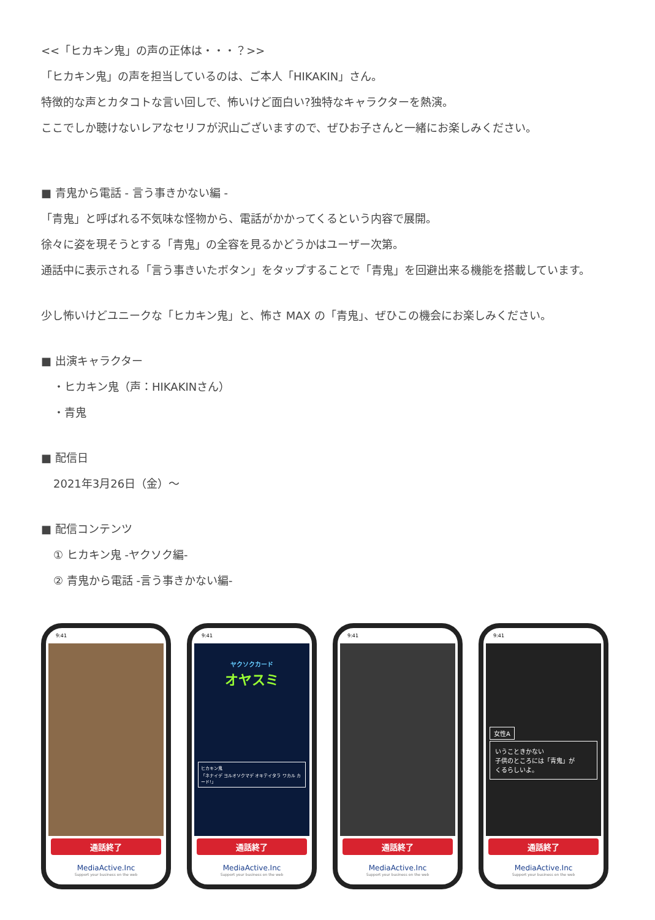<<「ヒカキン鬼」の声の正体は・・・？>>
「ヒカキン鬼」の声を担当しているのは、ご本人「HIKAKIN」さん。
特徴的な声とカタコトな言い回しで、怖いけど面白い?独特なキャラクターを熱演。
ここでしか聴けないレアなセリフが沢山ございますので、ぜひお子さんと一緒にお楽しみください。
■ 青鬼から電話 - 言う事きかない編 -
「青鬼」と呼ばれる不気味な怪物から、電話がかかってくるという内容で展開。
徐々に姿を現そうとする「青鬼」の全容を見るかどうかはユーザー次第。
通話中に表示される「言う事きいたボタン」をタップすることで「青鬼」を回避出来る機能を搭載しています。
少し怖いけどユニークな「ヒカキン鬼」と、怖さ MAX の「青鬼」、ぜひこの機会にお楽しみください。
■ 出演キャラクター
・ヒカキン鬼（声：HIKAKINさん）
・青鬼
■ 配信日
2021年3月26日（金）～
■ 配信コンテンツ
① ヒカキン鬼 -ヤクソク編-
② 青鬼から電話 -言う事きかない編-
9:41
通話終了
MediaActive.Inc
Support your business on the web
9:41
ヤクソクカード
オヤスミ
ヒカキン鬼
「ネナイデ ヨルオソクマデ オキテイタラ ワカル カード!」
通話終了
MediaActive.Inc
Support your business on the web
9:41
通話終了
MediaActive.Inc
Support your business on the web
9:41
女性A
いうこときかない
子供のところには「青鬼」が
くるらしいよ。
通話終了
MediaActive.Inc
Support your business on the web